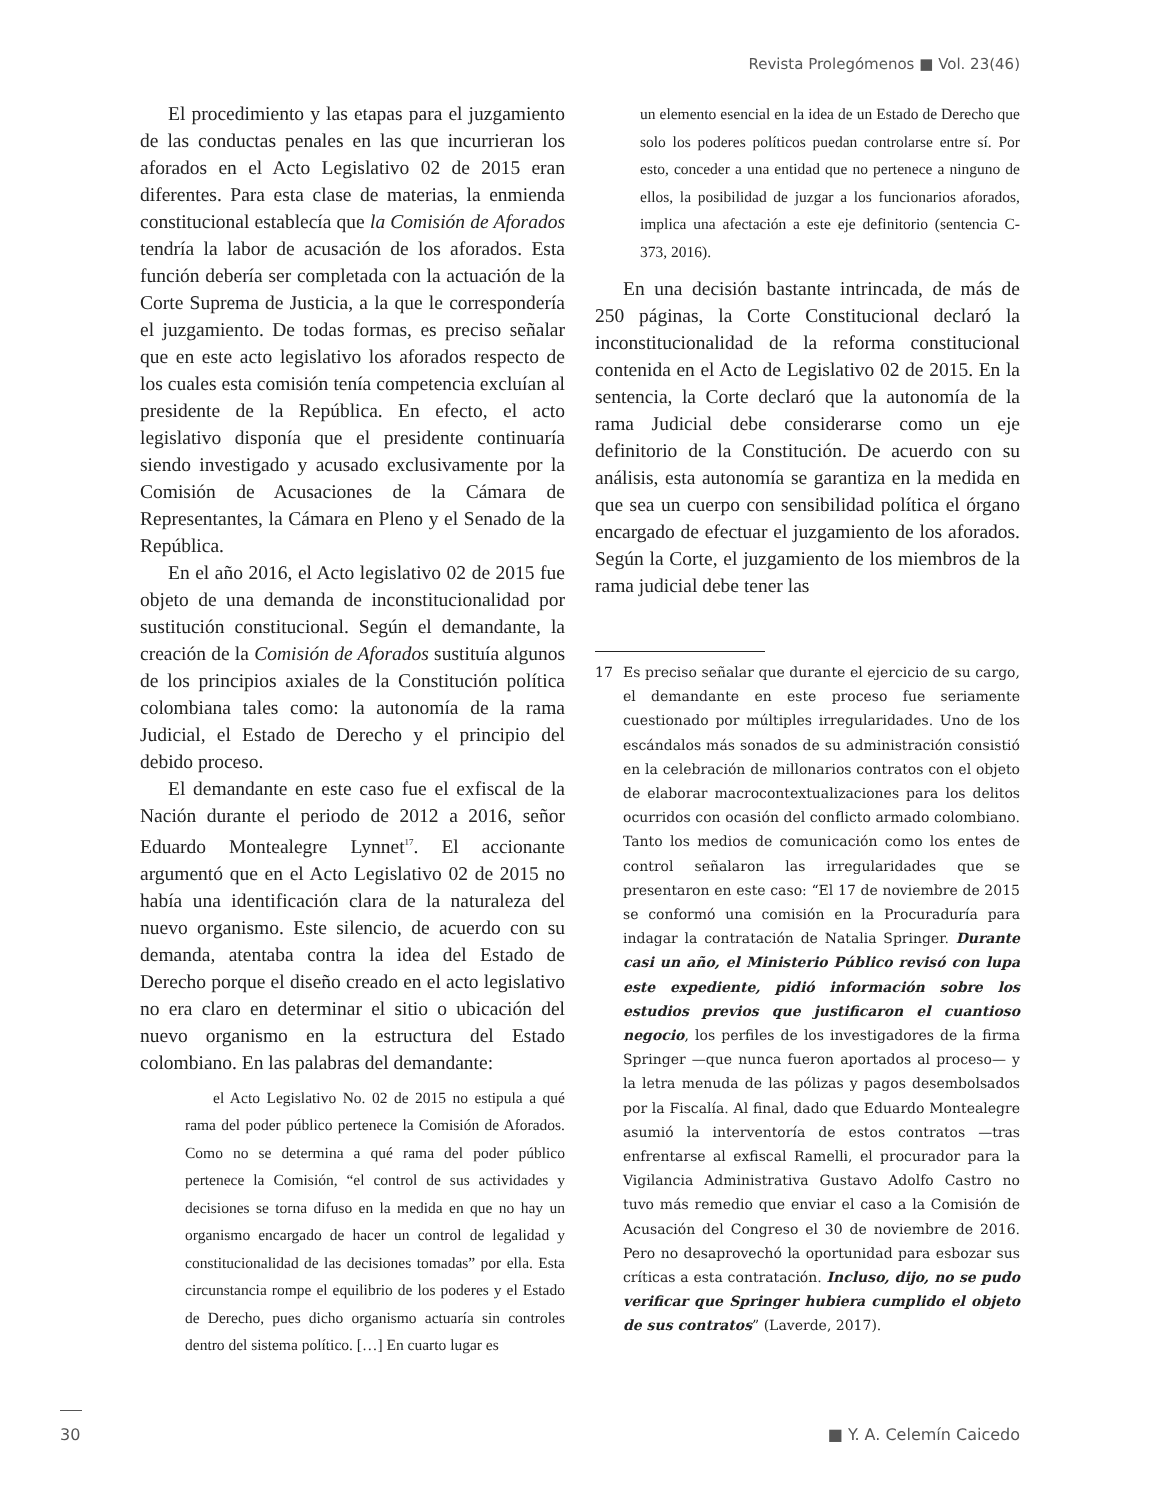Revista Prolegómenos ■ Vol. 23(46)
El procedimiento y las etapas para el juzgamiento de las conductas penales en las que incurrieran los aforados en el Acto Legislativo 02 de 2015 eran diferentes. Para esta clase de materias, la enmienda constitucional establecía que la Comisión de Aforados tendría la labor de acusación de los aforados. Esta función debería ser completada con la actuación de la Corte Suprema de Justicia, a la que le correspondería el juzgamiento. De todas formas, es preciso señalar que en este acto legislativo los aforados respecto de los cuales esta comisión tenía competencia excluían al presidente de la República. En efecto, el acto legislativo disponía que el presidente continuaría siendo investigado y acusado exclusivamente por la Comisión de Acusaciones de la Cámara de Representantes, la Cámara en Pleno y el Senado de la República.
En el año 2016, el Acto legislativo 02 de 2015 fue objeto de una demanda de inconstitucionalidad por sustitución constitucional. Según el demandante, la creación de la Comisión de Aforados sustituía algunos de los principios axiales de la Constitución política colombiana tales como: la autonomía de la rama Judicial, el Estado de Derecho y el principio del debido proceso.
El demandante en este caso fue el exfiscal de la Nación durante el periodo de 2012 a 2016, señor Eduardo Montealegre Lynnet<sup>17</sup>. El accionante argumentó que en el Acto Legislativo 02 de 2015 no había una identificación clara de la naturaleza del nuevo organismo. Este silencio, de acuerdo con su demanda, atentaba contra la idea del Estado de Derecho porque el diseño creado en el acto legislativo no era claro en determinar el sitio o ubicación del nuevo organismo en la estructura del Estado colombiano. En las palabras del demandante:
el Acto Legislativo No. 02 de 2015 no estipula a qué rama del poder público pertenece la Comisión de Aforados. Como no se determina a qué rama del poder público pertenece la Comisión, “el control de sus actividades y decisiones se torna difuso en la medida en que no hay un organismo encargado de hacer un control de legalidad y constitucionalidad de las decisiones tomadas” por ella. Esta circunstancia rompe el equilibrio de los poderes y el Estado de Derecho, pues dicho organismo actuaría sin controles dentro del sistema político. […] En cuarto lugar es
un elemento esencial en la idea de un Estado de Derecho que solo los poderes políticos puedan controlarse entre sí. Por esto, conceder a una entidad que no pertenece a ninguno de ellos, la posibilidad de juzgar a los funcionarios aforados, implica una afectación a este eje definitorio (sentencia C-373, 2016).
En una decisión bastante intrincada, de más de 250 páginas, la Corte Constitucional declaró la inconstitucionalidad de la reforma constitucional contenida en el Acto de Legislativo 02 de 2015. En la sentencia, la Corte declaró que la autonomía de la rama Judicial debe considerarse como un eje definitorio de la Constitución. De acuerdo con su análisis, esta autonomía se garantiza en la medida en que sea un cuerpo con sensibilidad política el órgano encargado de efectuar el juzgamiento de los aforados. Según la Corte, el juzgamiento de los miembros de la rama judicial debe tener las
17 Es preciso señalar que durante el ejercicio de su cargo, el demandante en este proceso fue seriamente cuestionado por múltiples irregularidades. Uno de los escándalos más sonados de su administración consistió en la celebración de millonarios contratos con el objeto de elaborar macrocontextualizaciones para los delitos ocurridos con ocasión del conflicto armado colombiano. Tanto los medios de comunicación como los entes de control señalaron las irregularidades que se presentaron en este caso: “El 17 de noviembre de 2015 se conformó una comisión en la Procuraduría para indagar la contratación de Natalia Springer. Durante casi un año, el Ministerio Público revisó con lupa este expediente, pidió información sobre los estudios previos que justificaron el cuantioso negocio, los perfiles de los investigadores de la firma Springer —que nunca fueron aportados al proceso— y la letra menuda de las pólizas y pagos desembolsados por la Fiscalía. Al final, dado que Eduardo Montealegre asumió la interventoría de estos contratos —tras enfrentarse al exfiscal Ramelli, el procurador para la Vigilancia Administrativa Gustavo Adolfo Castro no tuvo más remedio que enviar el caso a la Comisión de Acusación del Congreso el 30 de noviembre de 2016. Pero no desaprovechó la oportunidad para esbozar sus críticas a esta contratación. Incluso, dijo, no se pudo verificar que Springer hubiera cumplido el objeto de sus contratos” (Laverde, 2017).
30 ■ Y. A. Celemín Caicedo